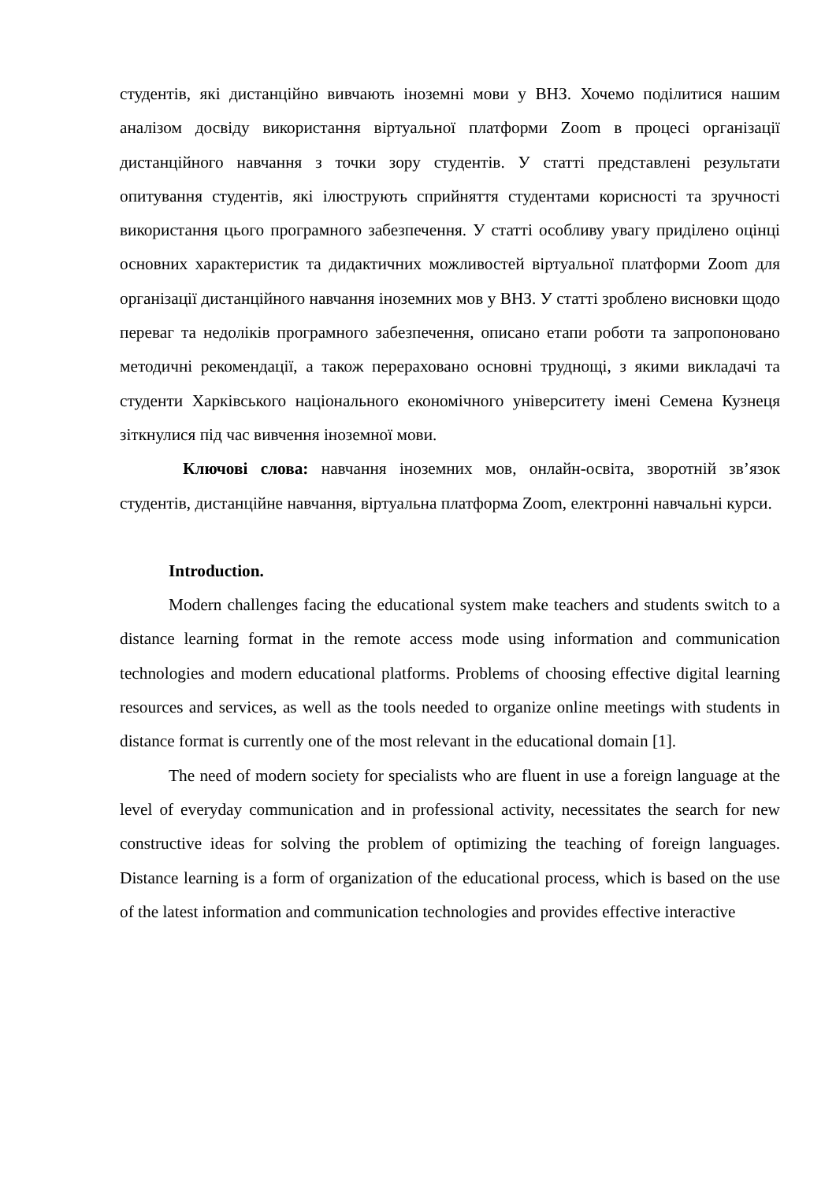студентів, які дистанційно вивчають іноземні мови у ВНЗ. Хочемо поділитися нашим аналізом досвіду використання віртуальної платформи Zoom в процесі організації дистанційного навчання з точки зору студентів. У статті представлені результати опитування студентів, які ілюструють сприйняття студентами корисності та зручності використання цього програмного забезпечення. У статті особливу увагу приділено оцінці основних характеристик та дидактичних можливостей віртуальної платформи Zoom для організації дистанційного навчання іноземних мов у ВНЗ. У статті зроблено висновки щодо переваг та недоліків програмного забезпечення, описано етапи роботи та запропоновано методичні рекомендації, а також перераховано основні труднощі, з якими викладачі та студенти Харківського національного економічного університету імені Семена Кузнеця зіткнулися під час вивчення іноземної мови.
Ключові слова: навчання іноземних мов, онлайн-освіта, зворотній зв’язок студентів, дистанційне навчання, віртуальна платформа Zoom, електронні навчальні курси.
Introduction.
Modern challenges facing the educational system make teachers and students switch to a distance learning format in the remote access mode using information and communication technologies and modern educational platforms. Problems of choosing effective digital learning resources and services, as well as the tools needed to organize online meetings with students in distance format is currently one of the most relevant in the educational domain [1].
The need of modern society for specialists who are fluent in use a foreign language at the level of everyday communication and in professional activity, necessitates the search for new constructive ideas for solving the problem of optimizing the teaching of foreign languages. Distance learning is a form of organization of the educational process, which is based on the use of the latest information and communication technologies and provides effective interactive